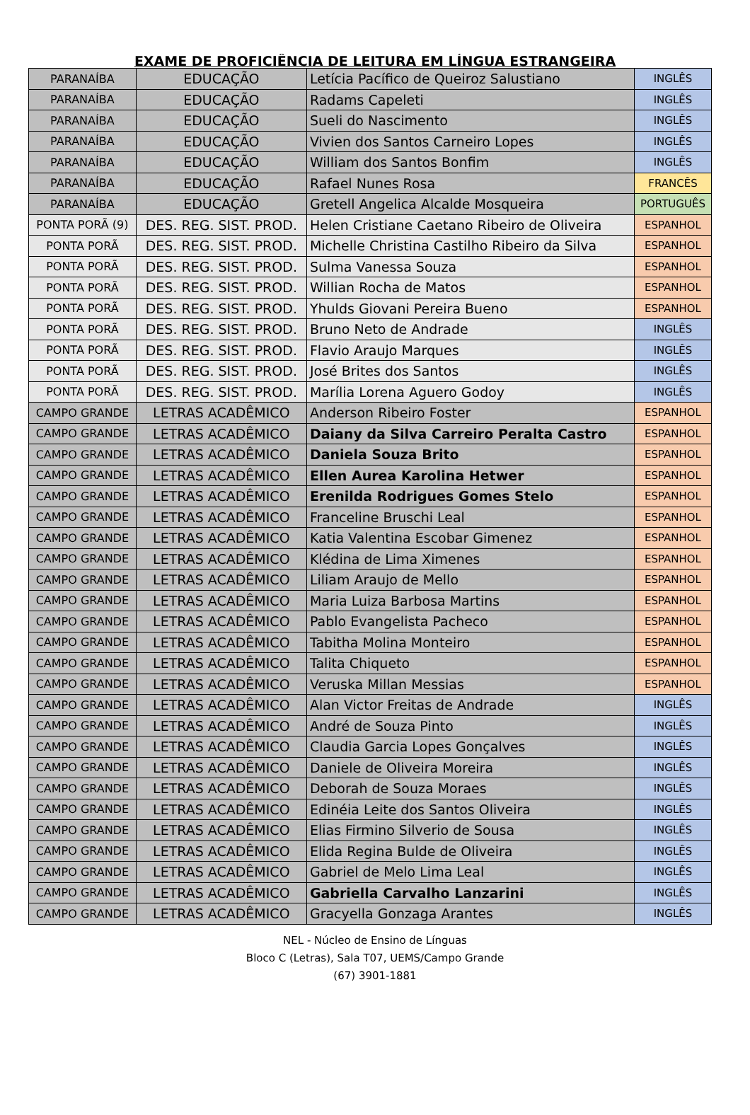EXAME DE PROFICIÊNCIA DE LEITURA EM LÍNGUA ESTRANGEIRA
| PARANAÍBA | EDUCAÇÃO | Letícia Pacífico de Queiroz Salustiano | INGLÊS |
| PARANAÍBA | EDUCAÇÃO | Radams Capeleti | INGLÊS |
| PARANAÍBA | EDUCAÇÃO | Sueli do Nascimento | INGLÊS |
| PARANAÍBA | EDUCAÇÃO | Vivien dos Santos Carneiro Lopes | INGLÊS |
| PARANAÍBA | EDUCAÇÃO | William dos Santos Bonfim | INGLÊS |
| PARANAÍBA | EDUCAÇÃO | Rafael Nunes Rosa | FRANCÊS |
| PARANAÍBA | EDUCAÇÃO | Gretell Angelica Alcalde Mosqueira | PORTUGUÊS |
| PONTA PORÃ (9) | DES. REG. SIST. PROD. | Helen Cristiane Caetano Ribeiro de Oliveira | ESPANHOL |
| PONTA PORÃ | DES. REG. SIST. PROD. | Michelle Christina Castilho Ribeiro da Silva | ESPANHOL |
| PONTA PORÃ | DES. REG. SIST. PROD. | Sulma Vanessa Souza | ESPANHOL |
| PONTA PORÃ | DES. REG. SIST. PROD. | Willian Rocha de Matos | ESPANHOL |
| PONTA PORÃ | DES. REG. SIST. PROD. | Yhulds Giovani Pereira Bueno | ESPANHOL |
| PONTA PORÃ | DES. REG. SIST. PROD. | Bruno Neto de Andrade | INGLÊS |
| PONTA PORÃ | DES. REG. SIST. PROD. | Flavio Araujo Marques | INGLÊS |
| PONTA PORÃ | DES. REG. SIST. PROD. | José Brites dos Santos | INGLÊS |
| PONTA PORÃ | DES. REG. SIST. PROD. | Marília Lorena Aguero Godoy | INGLÊS |
| CAMPO GRANDE | LETRAS ACADÊMICO | Anderson Ribeiro Foster | ESPANHOL |
| CAMPO GRANDE | LETRAS ACADÊMICO | Daiany da Silva Carreiro Peralta Castro | ESPANHOL |
| CAMPO GRANDE | LETRAS ACADÊMICO | Daniela Souza Brito | ESPANHOL |
| CAMPO GRANDE | LETRAS ACADÊMICO | Ellen Aurea Karolina Hetwer | ESPANHOL |
| CAMPO GRANDE | LETRAS ACADÊMICO | Erenilda Rodrigues Gomes Stelo | ESPANHOL |
| CAMPO GRANDE | LETRAS ACADÊMICO | Franceline Bruschi Leal | ESPANHOL |
| CAMPO GRANDE | LETRAS ACADÊMICO | Katia Valentina Escobar Gimenez | ESPANHOL |
| CAMPO GRANDE | LETRAS ACADÊMICO | Klédina de Lima Ximenes | ESPANHOL |
| CAMPO GRANDE | LETRAS ACADÊMICO | Liliam Araujo de Mello | ESPANHOL |
| CAMPO GRANDE | LETRAS ACADÊMICO | Maria Luiza Barbosa Martins | ESPANHOL |
| CAMPO GRANDE | LETRAS ACADÊMICO | Pablo Evangelista Pacheco | ESPANHOL |
| CAMPO GRANDE | LETRAS ACADÊMICO | Tabitha Molina Monteiro | ESPANHOL |
| CAMPO GRANDE | LETRAS ACADÊMICO | Talita Chiqueto | ESPANHOL |
| CAMPO GRANDE | LETRAS ACADÊMICO | Veruska Millan Messias | ESPANHOL |
| CAMPO GRANDE | LETRAS ACADÊMICO | Alan Victor Freitas de Andrade | INGLÊS |
| CAMPO GRANDE | LETRAS ACADÊMICO | André de Souza Pinto | INGLÊS |
| CAMPO GRANDE | LETRAS ACADÊMICO | Claudia Garcia Lopes Gonçalves | INGLÊS |
| CAMPO GRANDE | LETRAS ACADÊMICO | Daniele de Oliveira Moreira | INGLÊS |
| CAMPO GRANDE | LETRAS ACADÊMICO | Deborah de Souza Moraes | INGLÊS |
| CAMPO GRANDE | LETRAS ACADÊMICO | Edinéia Leite dos Santos Oliveira | INGLÊS |
| CAMPO GRANDE | LETRAS ACADÊMICO | Elias Firmino Silverio de Sousa | INGLÊS |
| CAMPO GRANDE | LETRAS ACADÊMICO | Elida Regina Bulde de Oliveira | INGLÊS |
| CAMPO GRANDE | LETRAS ACADÊMICO | Gabriel de Melo Lima Leal | INGLÊS |
| CAMPO GRANDE | LETRAS ACADÊMICO | Gabriella Carvalho Lanzarini | INGLÊS |
| CAMPO GRANDE | LETRAS ACADÊMICO | Gracyella Gonzaga Arantes | INGLÊS |
NEL - Núcleo de Ensino de Línguas
Bloco C (Letras), Sala T07, UEMS/Campo Grande
(67) 3901-1881